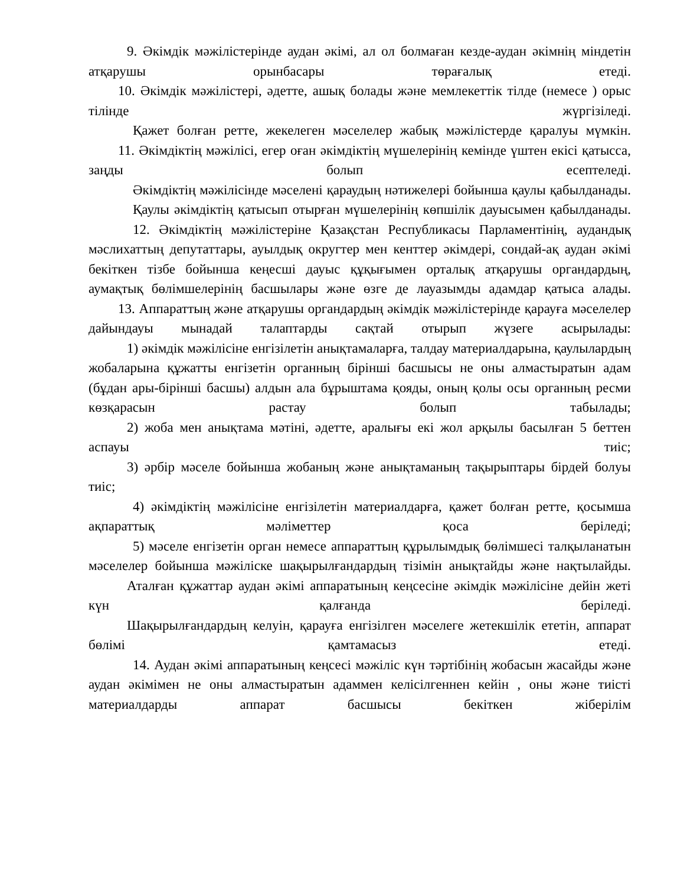9. Әкімдік мәжілістерінде аудан әкімі, ал ол болмаған кезде-аудан әкімнің міндетін атқарушы орынбасары төрағалық етеді.
10. Әкімдік мәжілістері, әдетте, ашық болады және мемлекеттік тілде (немесе ) орыс тілінде жүргізіледі.
Қажет болған ретте, жекелеген мәселелер жабық мәжілістерде қаралуы мүмкін.
11. Әкімдіктің мәжілісі, егер оған әкімдіктің мүшелерінің кемінде үштен екісі қатысса, заңды болып есептеледі.
Әкімдіктің мәжілісінде мәселені қараудың нәтижелері бойынша қаулы қабылданады.
Қаулы әкімдіктің қатысып отырған мүшелерінің көпшілік дауысымен қабылданады.
12. Әкімдіктің мәжілістеріне Қазақстан Республикасы Парламентінің, аудандық мәслихаттың депутаттары, ауылдық округтер мен кенттер әкімдері, сондай-ақ аудан әкімі бекіткен тізбе бойынша кеңесші дауыс құқығымен орталық атқарушы органдардың, аумақтық бөлімшелерінің басшылары және өзге де лауазымды адамдар қатыса алады.
13. Аппараттың және атқарушы органдардың әкімдік мәжілістерінде қарауға мәселелер дайындауы мынадай талаптарды сақтай отырып жүзеге асырылады:
1) әкімдік мәжілісіне енгізілетін анықтамаларға, талдау материалдарына, қаулылардың жобаларына құжатты енгізетін органның бірінші басшысы не оны алмастыратын адам (бұдан ары-бірінші басшы) алдын ала бұрыштама қояды, оның қолы осы органның ресми көзқарасын растау болып табылады;
2) жоба мен анықтама мәтіні, әдетте, аралығы екі жол арқылы басылған 5 беттен аспауы тиіс;
3) әрбір мәселе бойынша жобаның және анықтаманың тақырыптары бірдей болуы тиіс;
4) әкімдіктің мәжілісіне енгізілетін материалдарға, қажет болған ретте, қосымша ақпараттық мәліметтер қоса беріледі;
5) мәселе енгізетін орган немесе аппараттың құрылымдық бөлімшесі талқыланатын мәселелер бойынша мәжіліске шақырылғандардың тізімін анықтайды және нақтылайды.
Аталған құжаттар аудан әкімі аппаратының кеңсесіне әкімдік мәжілісіне дейін жеті күн қалғанда беріледі.
Шақырылғандардың келуін, қарауға енгізілген мәселеге жетекшілік ететін, аппарат бөлімі қамтамасыз етеді.
14. Аудан әкімі аппаратының кеңсесі мәжіліс күн тәртібінің жобасын жасайды және аудан әкімімен не оны алмастыратын адаммен келісілгеннен кейін , оны және тиісті материалдарды аппарат басшысы бекіткен жіберілім